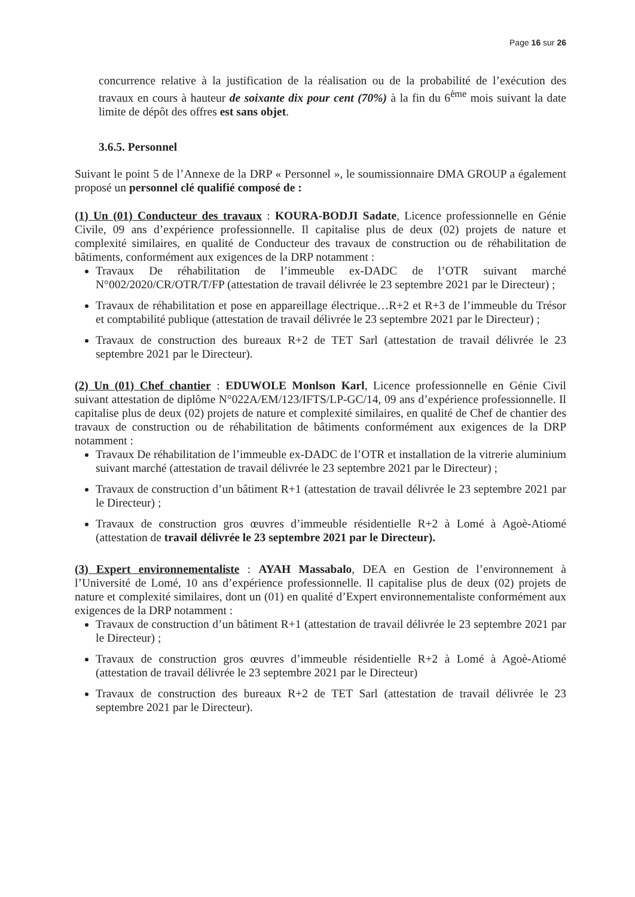Page 16 sur 26
concurrence relative à la justification de la réalisation ou de la probabilité de l’exécution des travaux en cours à hauteur de soixante dix pour cent (70%) à la fin du 6<sup>ème</sup> mois suivant la date limite de dépôt des offres est sans objet.
3.6.5. Personnel
Suivant le point 5 de l’Annexe de la DRP « Personnel », le soumissionnaire DMA GROUP a également proposé un personnel clé qualifié composé de :
(1) Un (01) Conducteur des travaux : KOURA-BODJI Sadate, Licence professionnelle en Génie Civile, 09 ans d’expérience professionnelle. Il capitalise plus de deux (02) projets de nature et complexité similaires, en qualité de Conducteur des travaux de construction ou de réhabilitation de bâtiments, conformément aux exigences de la DRP notamment :
Travaux De réhabilitation de l’immeuble ex-DADC de l’OTR suivant marché N°002/2020/CR/OTR/T/FP (attestation de travail délivrée le 23 septembre 2021 par le Directeur) ;
Travaux de réhabilitation et pose en appareillage électrique…R+2 et R+3 de l’immeuble du Trésor et comptabilité publique (attestation de travail délivrée le 23 septembre 2021 par le Directeur) ;
Travaux de construction des bureaux R+2 de TET Sarl (attestation de travail délivrée le 23 septembre 2021 par le Directeur).
(2) Un (01) Chef chantier : EDUWOLE Monlson Karl, Licence professionnelle en Génie Civil suivant attestation de diplôme N°022A/EM/123/IFTS/LP-GC/14, 09 ans d’expérience professionnelle. Il capitalise plus de deux (02) projets de nature et complexité similaires, en qualité de Chef de chantier des travaux de construction ou de réhabilitation de bâtiments conformément aux exigences de la DRP notamment :
Travaux De réhabilitation de l’immeuble ex-DADC de l’OTR et installation de la vitrerie aluminium suivant marché (attestation de travail délivrée le 23 septembre 2021 par le Directeur) ;
Travaux de construction d’un bâtiment R+1 (attestation de travail délivrée le 23 septembre 2021 par le Directeur) ;
Travaux de construction gros œuvres d’immeuble résidentielle R+2 à Lomé à Agoè-Atiomé (attestation de travail délivrée le 23 septembre 2021 par le Directeur).
(3) Expert environnementaliste : AYAH Massabalo, DEA en Gestion de l’environnement à l’Université de Lomé, 10 ans d’expérience professionnelle. Il capitalise plus de deux (02) projets de nature et complexité similaires, dont un (01) en qualité d’Expert environnementaliste conformément aux exigences de la DRP notamment :
Travaux de construction d’un bâtiment R+1 (attestation de travail délivrée le 23 septembre 2021 par le Directeur) ;
Travaux de construction gros œuvres d’immeuble résidentielle R+2 à Lomé à Agoè-Atiomé (attestation de travail délivrée le 23 septembre 2021 par le Directeur)
Travaux de construction des bureaux R+2 de TET Sarl (attestation de travail délivrée le 23 septembre 2021 par le Directeur).